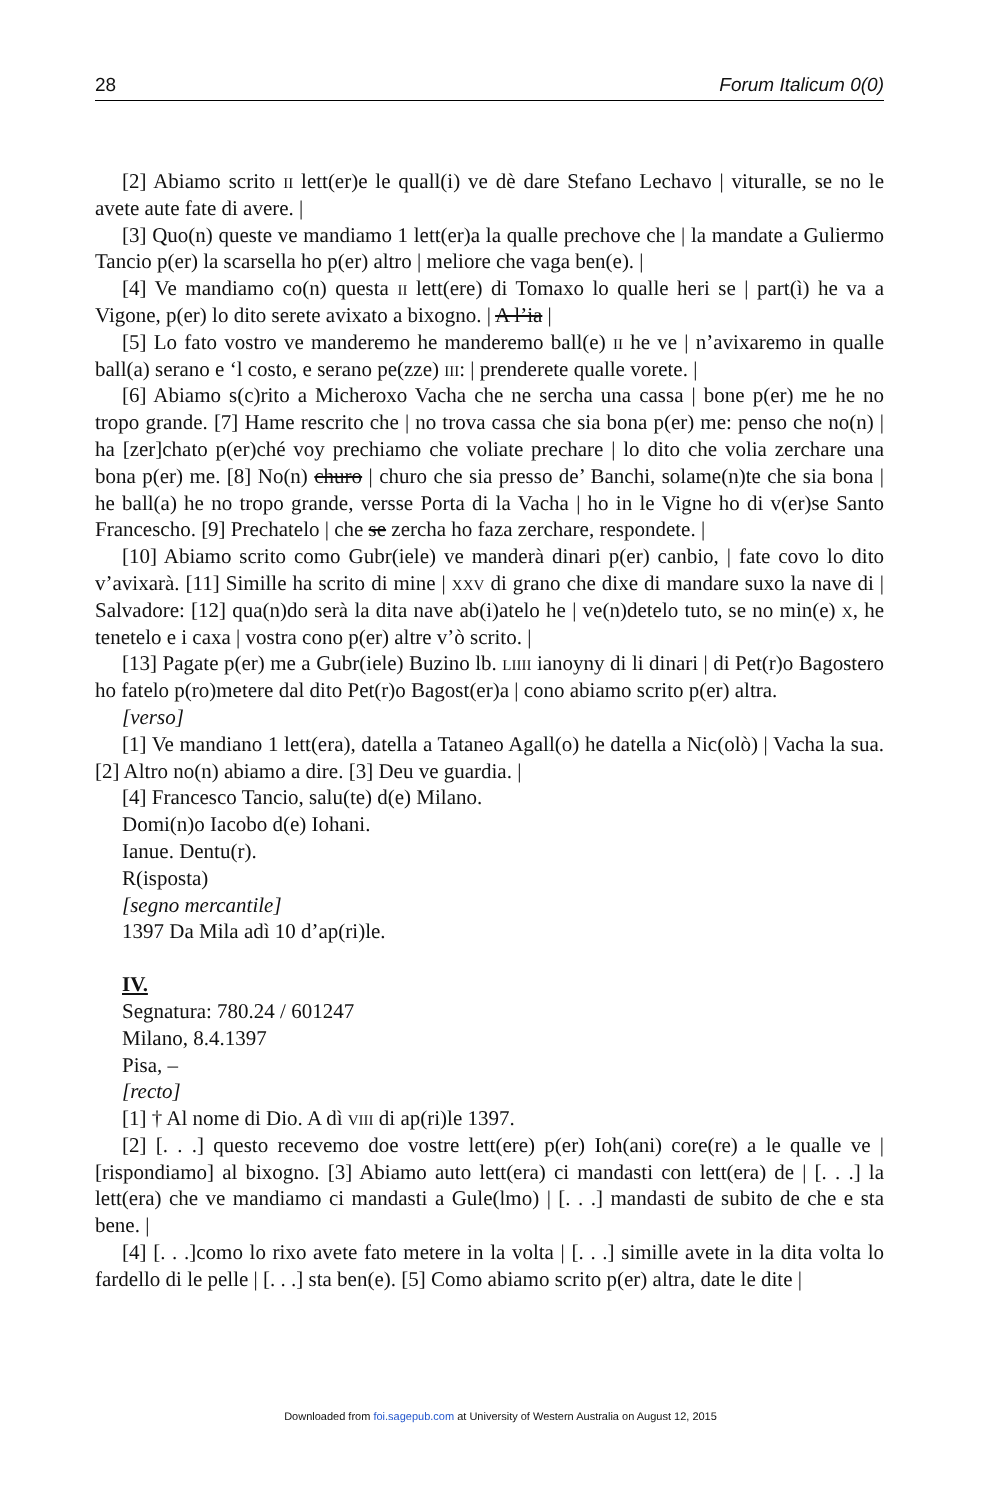28 Forum Italicum 0(0)
[2] Abiamo scrito ii lett(er)e le quall(i) ve dè dare Stefano Lechavo | viturallе, se no le avete aute fate di avere. |
[3] Quo(n) queste ve mandiamo 1 lett(er)a la qualle prechove che | la mandate a Guliermo Tancio p(er) la scarsella ho p(er) altro | meliore che vaga ben(e). |
[4] Ve mandiamo co(n) questa ii lett(ere) di Tomaxo lo qualle heri se | part(ì) he va a Vigone, p(er) lo dito serete avixato a bixogno. | A l’ia |
[5] Lo fato vostro ve manderemo he manderemo ball(e) ii he ve | n’avixaremo in qualle ball(a) serano e ‘l costo, e serano pe(zze) iii: | prenderete qualle vorete. |
[6] Abiamo s(c)rito a Micheroxo Vacha che ne sercha una cassa | bone p(er) me he no tropo grande. [7] Hame rescrito che | no trova cassa che sia bona p(er) me: penso che no(n) | ha [zer]chato p(er)ché voy prechiamo che voliate prechare | lo dito che volia zerchare una bona p(er) me. [8] No(n) churo | churo che sia presso de’ Banchi, solame(n)te che sia bona | he ball(a) he no tropo grande, versse Porta di la Vacha | ho in le Vigne ho di v(er)se Santo Francescho. [9] Prechatelo | che se zercha ho faza zerchare, respondete. |
[10] Abiamo scrito como Gubr(iele) ve manderà dinari p(er) canbio, | fate covo lo dito v’avixarà. [11] Simille ha scrito di mine | xxv di grano che dixe di mandare suxo la nave di | Salvadore: [12] qua(n)do serà la dita nave ab(i)atelo he | ve(n)detelo tuto, se no min(e) x, he tenetelo e i caxa | vostra cono p(er) altre v’ò scrito. |
[13] Pagate p(er) me a Gubr(iele) Buzino lb. liiii ianoyny di li dinari | di Pet(r)o Bagostero ho fatelo p(ro)metere dal dito Pet(r)o Bagost(er)a | cono abiamo scrito p(er) altra.
[verso]
[1] Ve mandiano 1 lett(era), datella a Tataneo Agall(o) he datella a Nic(olò) | Vacha la sua. [2] Altro no(n) abiamo a dire. [3] Deu ve guardia. |
[4] Francesco Tancio, salu(te) d(e) Milano.
Domi(n)o Iacobo d(e) Iohani.
Ianue. Dentu(r).
R(isposta)
[segno mercantile]
1397 Da Mila adì 10 d’ap(ri)le.
IV.
Segnatura: 780.24 / 601247
Milano, 8.4.1397
Pisa, –
[recto]
[1] † Al nome di Dio. A dì viii di ap(ri)le 1397.
[2] [. . .] questo recevemo doe vostre lett(ere) p(er) Ioh(ani) core(re) a le qualle ve | [rispondiamo] al bixogno. [3] Abiamo auto lett(era) ci mandasti con lett(era) de | [. . .] la lett(era) che ve mandiamo ci mandasti a Gule(lmo) | [. . .] mandasti de subito de che e sta bene. |
[4] [. . .]como lo rixo avete fato metere in la volta | [. . .] simille avete in la dita volta lo fardello di le pelle | [. . .] sta ben(e). [5] Como abiamo scrito p(er) altra, date le dite |
Downloaded from foi.sagepub.com at University of Western Australia on August 12, 2015